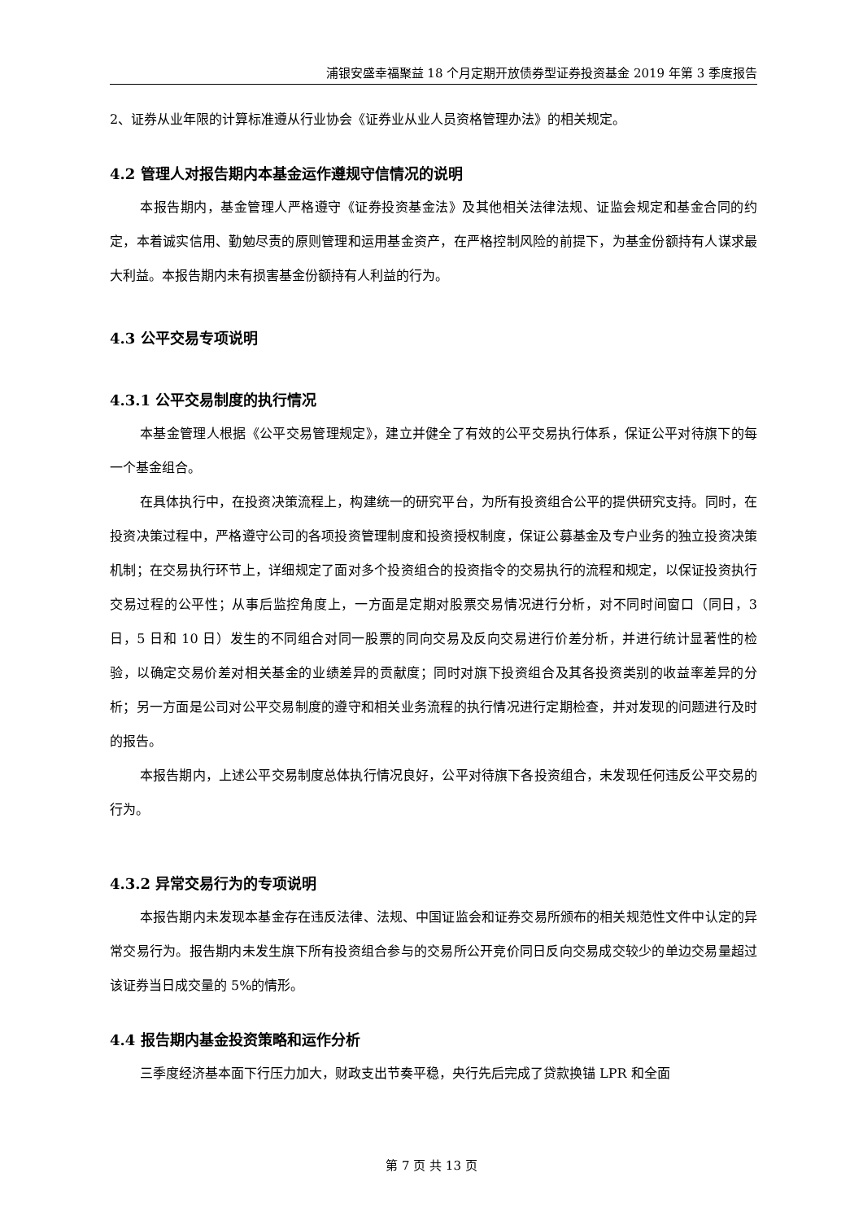浦银安盛幸福聚益 18 个月定期开放债券型证券投资基金 2019 年第 3 季度报告
2、证券从业年限的计算标准遵从行业协会《证券业从业人员资格管理办法》的相关规定。
4.2 管理人对报告期内本基金运作遵规守信情况的说明
本报告期内，基金管理人严格遵守《证券投资基金法》及其他相关法律法规、证监会规定和基金合同的约定，本着诚实信用、勤勉尽责的原则管理和运用基金资产，在严格控制风险的前提下，为基金份额持有人谋求最大利益。本报告期内未有损害基金份额持有人利益的行为。
4.3 公平交易专项说明
4.3.1 公平交易制度的执行情况
本基金管理人根据《公平交易管理规定》，建立并健全了有效的公平交易执行体系，保证公平对待旗下的每一个基金组合。
在具体执行中，在投资决策流程上，构建统一的研究平台，为所有投资组合公平的提供研究支持。同时，在投资决策过程中，严格遵守公司的各项投资管理制度和投资授权制度，保证公募基金及专户业务的独立投资决策机制；在交易执行环节上，详细规定了面对多个投资组合的投资指令的交易执行的流程和规定，以保证投资执行交易过程的公平性；从事后监控角度上，一方面是定期对股票交易情况进行分析，对不同时间窗口（同日，3 日，5 日和 10 日）发生的不同组合对同一股票的同向交易及反向交易进行价差分析，并进行统计显著性的检验，以确定交易价差对相关基金的业绩差异的贡献度；同时对旗下投资组合及其各投资类别的收益率差异的分析；另一方面是公司对公平交易制度的遵守和相关业务流程的执行情况进行定期检查，并对发现的问题进行及时的报告。
本报告期内，上述公平交易制度总体执行情况良好，公平对待旗下各投资组合，未发现任何违反公平交易的行为。
4.3.2 异常交易行为的专项说明
本报告期内未发现本基金存在违反法律、法规、中国证监会和证券交易所颁布的相关规范性文件中认定的异常交易行为。报告期内未发生旗下所有投资组合参与的交易所公开竞价同日反向交易成交较少的单边交易量超过该证券当日成交量的 5%的情形。
4.4 报告期内基金投资策略和运作分析
三季度经济基本面下行压力加大，财政支出节奏平稳，央行先后完成了贷款换锚 LPR 和全面
第 7 页 共 13 页